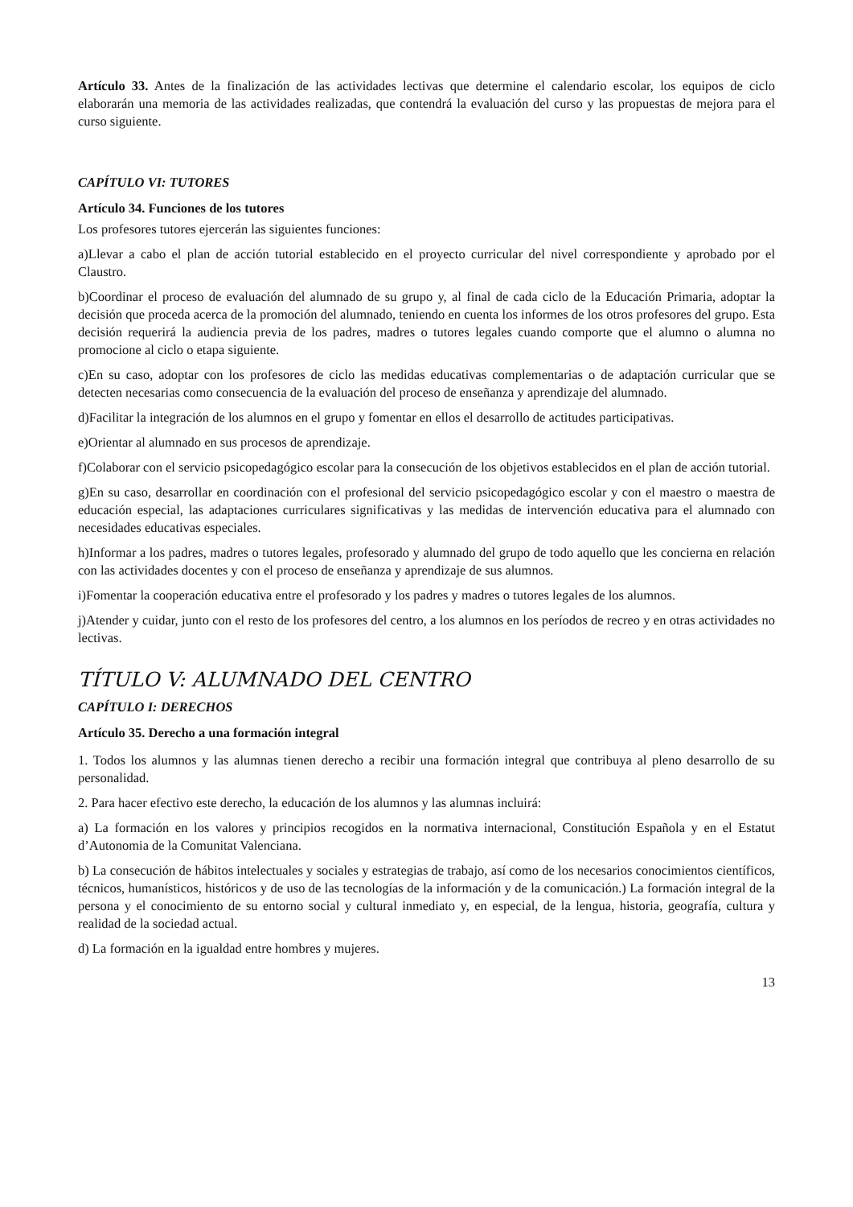Artículo 33. Antes de la finalización de las actividades lectivas que determine el calendario escolar, los equipos de ciclo elaborarán una memoria de las actividades realizadas, que contendrá la evaluación del curso y las propuestas de mejora para el curso siguiente.
CAPÍTULO VI: TUTORES
Artículo 34. Funciones de los tutores
Los profesores tutores ejercerán las siguientes funciones:
a)Llevar a cabo el plan de acción tutorial establecido en el proyecto curricular del nivel correspondiente y aprobado por el Claustro.
b)Coordinar el proceso de evaluación del alumnado de su grupo y, al final de cada ciclo de la Educación Primaria, adoptar la decisión que proceda acerca de la promoción del alumnado, teniendo en cuenta los informes de los otros profesores del grupo. Esta decisión requerirá la audiencia previa de los padres, madres o tutores legales cuando comporte que el alumno o alumna no promocione al ciclo o etapa siguiente.
c)En su caso, adoptar con los profesores de ciclo las medidas educativas complementarias o de adaptación curricular que se detecten necesarias como consecuencia de la evaluación del proceso de enseñanza y aprendizaje del alumnado.
d)Facilitar la integración de los alumnos en el grupo y fomentar en ellos el desarrollo de actitudes participativas.
e)Orientar al alumnado en sus procesos de aprendizaje.
f)Colaborar con el servicio psicopedagógico escolar para la consecución de los objetivos establecidos en el plan de acción tutorial.
g)En su caso, desarrollar en coordinación con el profesional del servicio psicopedagógico escolar y con el maestro o maestra de educación especial, las adaptaciones curriculares significativas y las medidas de intervención educativa para el alumnado con necesidades educativas especiales.
h)Informar a los padres, madres o tutores legales, profesorado y alumnado del grupo de todo aquello que les concierna en relación con las actividades docentes y con el proceso de enseñanza y aprendizaje de sus alumnos.
i)Fomentar la cooperación educativa entre el profesorado y los padres y madres o tutores legales de los alumnos.
j)Atender y cuidar, junto con el resto de los profesores del centro, a los alumnos en los períodos de recreo y en otras actividades no lectivas.
TÍTULO V: ALUMNADO DEL CENTRO
CAPÍTULO I: DERECHOS
Artículo 35. Derecho a una formación integral
1. Todos los alumnos y las alumnas tienen derecho a recibir una formación integral que contribuya al pleno desarrollo de su personalidad.
2. Para hacer efectivo este derecho, la educación de los alumnos y las alumnas incluirá:
a) La formación en los valores y principios recogidos en la normativa internacional, Constitución Española y en el Estatut d’Autonomia de la Comunitat Valenciana.
b) La consecución de hábitos intelectuales y sociales y estrategias de trabajo, así como de los necesarios conocimientos científicos, técnicos, humanísticos, históricos y de uso de las tecnologías de la información y de la comunicación.) La formación integral de la persona y el conocimiento de su entorno social y cultural inmediato y, en especial, de la lengua, historia, geografía, cultura y realidad de la sociedad actual.
d) La formación en la igualdad entre hombres y mujeres.
13